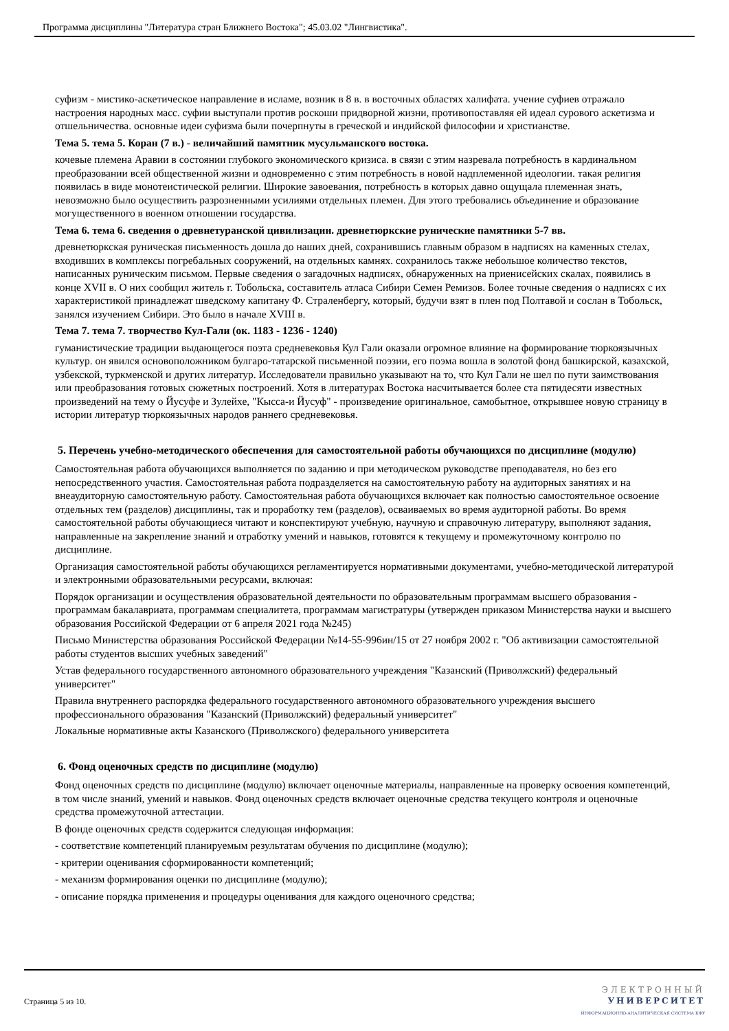Программа дисциплины "Литература стран Ближнего Востока"; 45.03.02 "Лингвистика".
суфизм - мистико-аскетическое направление в исламе, возник в 8 в. в восточных областях халифата. учение суфиев отражало настроения народных масс. суфии выступали против роскоши придворной жизни, противопоставляя ей идеал сурового аскетизма и отшельничества. основные идеи суфизма были почерпнуты в греческой и индийской философии и христианстве.
Тема 5. тема 5. Коран (7 в.) - величайший памятник мусульманского востока.
кочевые племена Аравии в состоянии глубокого экономического кризиса. в связи с этим назревала потребность в кардинальном преобразовании всей общественной жизни и одновременно с этим потребность в новой надплеменной идеологии. такая религия появилась в виде монотеистической религии. Широкие завоевания, потребность в которых давно ощущала племенная знать, невозможно было осуществить разрозненными усилиями отдельных племен. Для этого требовались объединение и образование могущественного в военном отношении государства.
Тема 6. тема 6. сведения о древнетуранской цивилизации. древнетюркские рунические памятники 5-7 вв.
древнетюркская руническая письменность дошла до наших дней, сохранившись главным образом в надписях на каменных стелах, входивших в комплексы погребальных сооружений, на отдельных камнях. сохранилось также небольшое количество текстов, написанных руническим письмом. Первые сведения о загадочных надписях, обнаруженных на приенисейских скалах, появились в конце XVII в. О них сообщил житель г. Тобольска, составитель атласа Сибири Семен Ремизов. Более точные сведения о надписях с их характеристикой принадлежат шведскому капитану Ф. Страленбергу, который, будучи взят в плен под Полтавой и сослан в Тобольск, занялся изучением Сибири. Это было в начале XVIII в.
Тема 7. тема 7. творчество Кул-Гали (ок. 1183 - 1236 - 1240)
гуманистические традиции выдающегося поэта средневековья Кул Гали оказали огромное влияние на формирование тюркоязычных культур. он явился основоположником булгаро-татарской письменной поэзии, его поэма вошла в золотой фонд башкирской, казахской, узбекской, туркменской и других литератур. Исследователи правильно указывают на то, что Кул Гали не шел по пути заимствования или преобразования готовых сюжетных построений. Хотя в литературах Востока насчитывается более ста пятидесяти известных произведений на тему о Йусуфе и Зулейхе, "Кысса-и Йусуф" - произведение оригинальное, самобытное, открывшее новую страницу в истории литератур тюркоязычных народов раннего средневековья.
5. Перечень учебно-методического обеспечения для самостоятельной работы обучающихся по дисциплине (модулю)
Самостоятельная работа обучающихся выполняется по заданию и при методическом руководстве преподавателя, но без его непосредственного участия. Самостоятельная работа подразделяется на самостоятельную работу на аудиторных занятиях и на внеаудиторную самостоятельную работу. Самостоятельная работа обучающихся включает как полностью самостоятельное освоение отдельных тем (разделов) дисциплины, так и проработку тем (разделов), осваиваемых во время аудиторной работы. Во время самостоятельной работы обучающиеся читают и конспектируют учебную, научную и справочную литературу, выполняют задания, направленные на закрепление знаний и отработку умений и навыков, готовятся к текущему и промежуточному контролю по дисциплине.
Организация самостоятельной работы обучающихся регламентируется нормативными документами, учебно-методической литературой и электронными образовательными ресурсами, включая:
Порядок организации и осуществления образовательной деятельности по образовательным программам высшего образования - программам бакалавриата, программам специалитета, программам магистратуры (утвержден приказом Министерства науки и высшего образования Российской Федерации от 6 апреля 2021 года №245)
Письмо Министерства образования Российской Федерации №14-55-996ин/15 от 27 ноября 2002 г. "Об активизации самостоятельной работы студентов высших учебных заведений"
Устав федерального государственного автономного образовательного учреждения "Казанский (Приволжский) федеральный университет"
Правила внутреннего распорядка федерального государственного автономного образовательного учреждения высшего профессионального образования "Казанский (Приволжский) федеральный университет"
Локальные нормативные акты Казанского (Приволжского) федерального университета
6. Фонд оценочных средств по дисциплине (модулю)
Фонд оценочных средств по дисциплине (модулю) включает оценочные материалы, направленные на проверку освоения компетенций, в том числе знаний, умений и навыков. Фонд оценочных средств включает оценочные средства текущего контроля и оценочные средства промежуточной аттестации.
В фонде оценочных средств содержится следующая информация:
- соответствие компетенций планируемым результатам обучения по дисциплине (модулю);
- критерии оценивания сформированности компетенций;
- механизм формирования оценки по дисциплине (модулю);
- описание порядка применения и процедуры оценивания для каждого оценочного средства;
Страница 5 из 10.
ЭЛЕКТРОННЫЙ
УНИВЕРСИТЕТ
ИНФОРМАЦИОННО-АНАЛИТИЧЕСКАЯ СИСТЕМА КФУ